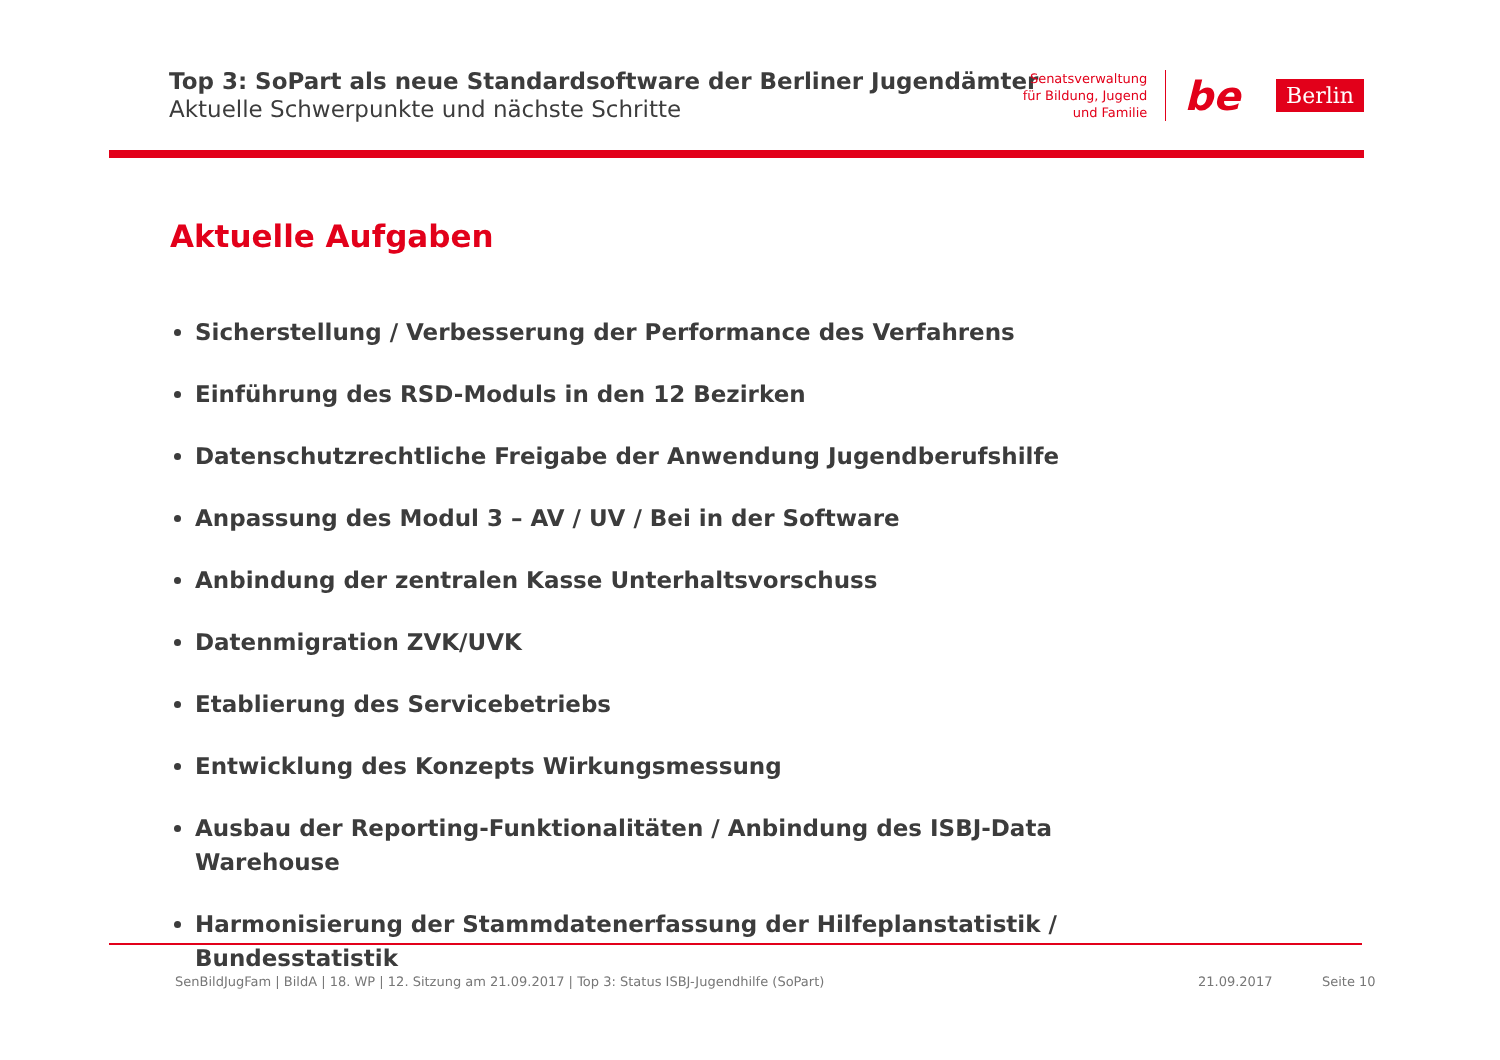Top 3: SoPart als neue Standardsoftware der Berliner Jugendämter
Aktuelle Schwerpunkte und nächste Schritte
Senatsverwaltung
für Bildung, Jugend
und Familie
be Berlin
Aktuelle Aufgaben
Sicherstellung / Verbesserung der Performance des Verfahrens
Einführung des RSD-Moduls in den 12 Bezirken
Datenschutzrechtliche Freigabe der Anwendung Jugendberufshilfe
Anpassung des Modul 3 – AV / UV / Bei in der Software
Anbindung der zentralen Kasse Unterhaltsvorschuss
Datenmigration ZVK/UVK
Etablierung des Servicebetriebs
Entwicklung des Konzepts Wirkungsmessung
Ausbau der Reporting-Funktionalitäten / Anbindung des ISBJ-Data Warehouse
Harmonisierung der Stammdatenerfassung der Hilfeplanstatistik / Bundesstatistik
SenBildJugFam | BildA | 18. WP | 12. Sitzung am 21.09.2017 | Top 3: Status ISBJ-Jugendhilfe (SoPart)
21.09.2017 Seite 10